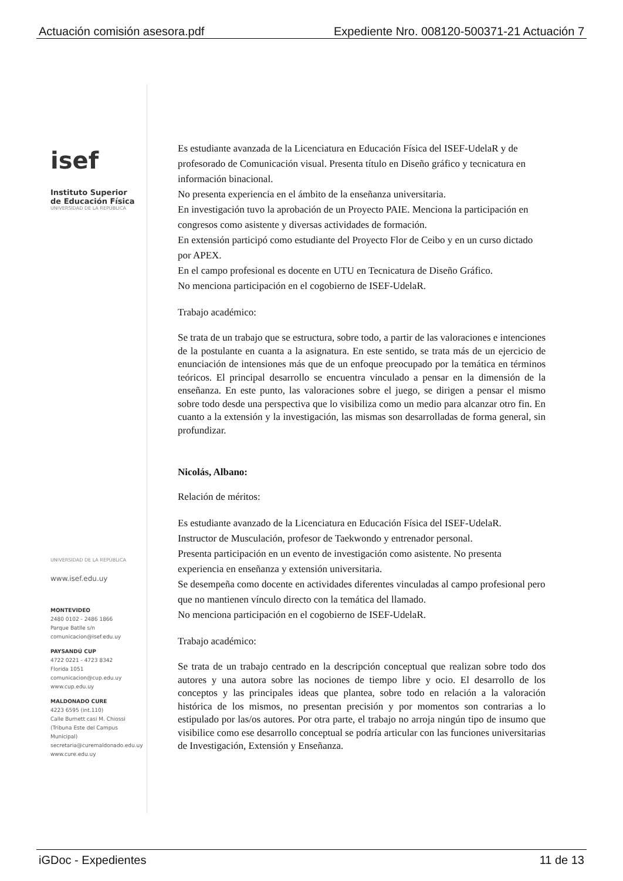Actuación comisión asesora.pdf Expediente Nro. 008120-500371-21 Actuación 7
isef
Instituto Superior
de Educación Física
UNIVERSIDAD DE LA REPÚBLICA
UNIVERSIDAD DE LA REPÚBLICA
www.isef.edu.uy
MONTEVIDEO
2480 0102 - 2486 1866
Parque Batlle s/n
comunicacion@isef.edu.uy
PAYSANDÚ CUP
4722 0221 - 4723 8342
Florida 1051
comunicacion@cup.edu.uy
www.cup.edu.uy
MALDONADO CURE
4223 6595 (int.110)
Calle Burnett casi M. Chiossi
(Tribuna Este del Campus Municipal)
secretaria@curemaldonado.edu.uy
www.cure.edu.uy
Es estudiante avanzada de la Licenciatura en Educación Física del ISEF-UdelaR y de profesorado de Comunicación visual. Presenta título en Diseño gráfico y tecnicatura en información binacional.
No presenta experiencia en el ámbito de la enseñanza universitaria.
En investigación tuvo la aprobación de un Proyecto PAIE. Menciona la participación en congresos como asistente y diversas actividades de formación.
En extensión participó como estudiante del Proyecto Flor de Ceibo y en un curso dictado por APEX.
En el campo profesional es docente en UTU en Tecnicatura de Diseño Gráfico.
No menciona participación en el cogobierno de ISEF-UdelaR.
Trabajo académico:
Se trata de un trabajo que se estructura, sobre todo, a partir de las valoraciones e intenciones de la postulante en cuanta a la asignatura. En este sentido, se trata más de un ejercicio de enunciación de intensiones más que de un enfoque preocupado por la temática en términos teóricos. El principal desarrollo se encuentra vinculado a pensar en la dimensión de la enseñanza. En este punto, las valoraciones sobre el juego, se dirigen a pensar el mismo sobre todo desde una perspectiva que lo visibiliza como un medio para alcanzar otro fin. En cuanto a la extensión y la investigación, las mismas son desarrolladas de forma general, sin profundizar.
Nicolás, Albano:
Relación de méritos:
Es estudiante avanzado de la Licenciatura en Educación Física del ISEF-UdelaR.
Instructor de Musculación, profesor de Taekwondo y entrenador personal.
Presenta participación en un evento de investigación como asistente. No presenta experiencia en enseñanza y extensión universitaria.
Se desempeña como docente en actividades diferentes vinculadas al campo profesional pero que no mantienen vínculo directo con la temática del llamado.
No menciona participación en el cogobierno de ISEF-UdelaR.
Trabajo académico:
Se trata de un trabajo centrado en la descripción conceptual que realizan sobre todo dos autores y una autora sobre las nociones de tiempo libre y ocio. El desarrollo de los conceptos y las principales ideas que plantea, sobre todo en relación a la valoración histórica de los mismos, no presentan precisión y por momentos son contrarias a lo estipulado por las/os autores. Por otra parte, el trabajo no arroja ningún tipo de insumo que visibilice como ese desarrollo conceptual se podría articular con las funciones universitarias de Investigación, Extensión y Enseñanza.
iGDoc - Expedientes 11 de 13